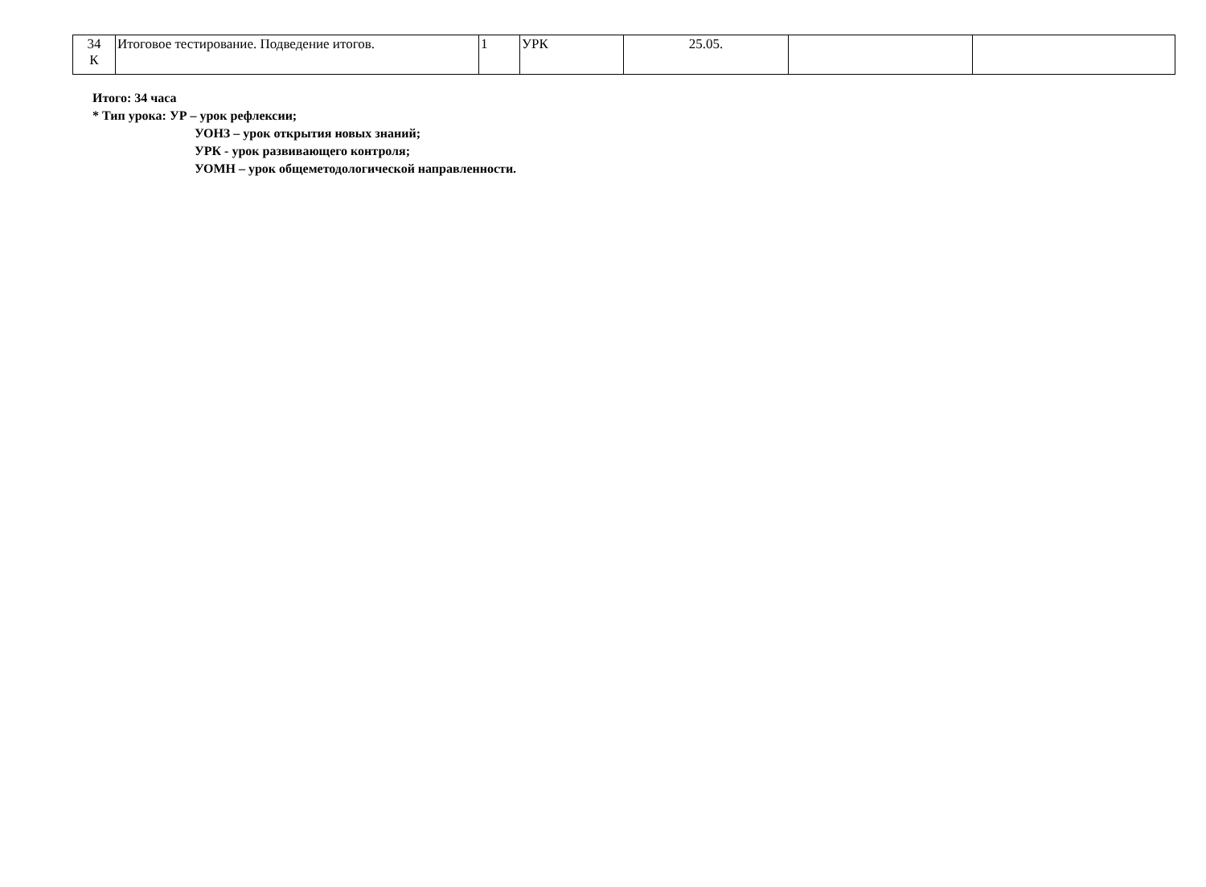| 34 К | Итоговое тестирование. Подведение итогов. | 1 | УРК | 25.05. | | |
Итого: 34 часа
* Тип урока: УР – урок рефлексии;
УОНЗ – урок открытия новых знаний;
УРК - урок развивающего контроля;
УОМН – урок общеметодологической направленности.